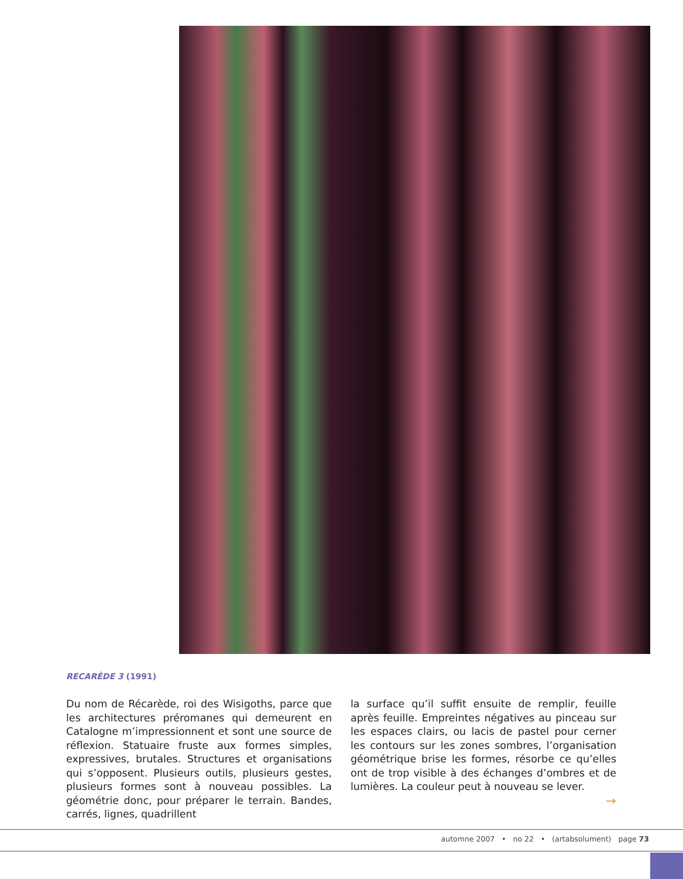RECARÈDE 3 (1991)
Du nom de Récarède, roi des Wisigoths, parce que les architectures préromanes qui demeurent en Catalogne m’impressionnent et sont une source de réflexion. Statuaire fruste aux formes simples, expressives, brutales. Structures et organisations qui s’opposent. Plusieurs outils, plusieurs gestes, plusieurs formes sont à nouveau possibles. La géométrie donc, pour préparer le terrain. Bandes, carrés, lignes, quadrillent
la surface qu’il suffit ensuite de remplir, feuille après feuille. Empreintes négatives au pinceau sur les espaces clairs, ou lacis de pastel pour cerner les contours sur les zones sombres, l’organisation géométrique brise les formes, résorbe ce qu’elles ont de trop visible à des échanges d’ombres et de lumières. La couleur peut à nouveau se lever.
→
automne 2007 • no 22 • (artabsolument) page 73